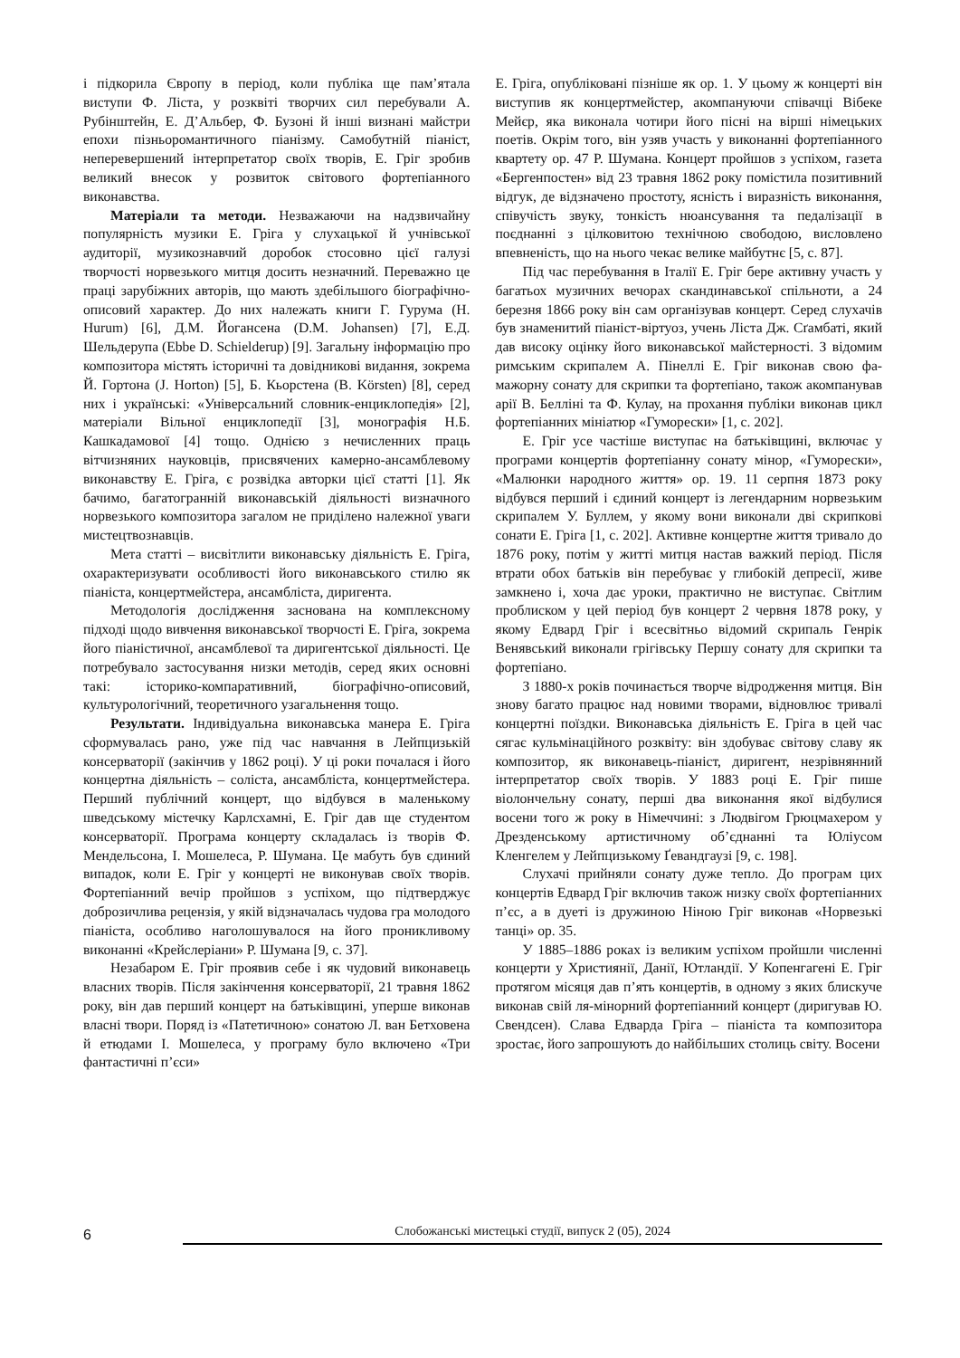і підкорила Європу в період, коли публіка ще пам’ятала виступи Ф. Ліста, у розквіті творчих сил перебували А. Рубінштейн, Е. Д’Альбер, Ф. Бузоні й інші визнані майстри епохи пізньоромантичного піанізму. Самобутній піаніст, неперевершений інтерпретатор своїх творів, Е. Гріг зробив великий внесок у розвиток світового фортепіанного виконавства.
Матеріали та методи. Незважаючи на надзвичайну популярність музики Е. Гріга у слухацької й учнівської аудиторії, музикознавчий доробок стосовно цієї галузі творчості норвезького митця досить незначний. Переважно це праці зарубіжних авторів, що мають здебільшого біографічно-описовий характер. До них належать книги Г. Гурума (H. Hurum) [6], Д.М. Йогансена (D.M. Johansen) [7], Е.Д. Шельдерупа (Ebbe D. Schielderup) [9]. Загальну інформацію про композитора містять історичні та довідникові видання, зокрема Й. Гортона (J. Horton) [5], Б. Кьорстена (B. Körsten) [8], серед них і українські: «Універсальний словник-енциклопедія» [2], матеріали Вільної енциклопедії [3], монографія Н.Б. Кашкадамової [4] тощо. Однією з нечисленних праць вітчизняних науковців, присвячених камерно-ансамблевому виконавству Е. Гріга, є розвідка авторки цієї статті [1]. Як бачимо, багатогранній виконавській діяльності визначного норвезького композитора загалом не приділено належної уваги мистецтвознавців.
Мета статті – висвітлити виконавську діяльність Е. Гріга, охарактеризувати особливості його виконавського стилю як піаніста, концертмейстера, ансамбліста, диригента.
Методологія дослідження заснована на комплексному підході щодо вивчення виконавської творчості Е. Гріга, зокрема його піаністичної, ансамблевої та диригентської діяльності. Це потребувало застосування низки методів, серед яких основні такі: історико-компаративний, біографічно-описовий, культурологічний, теоретичного узагальнення тощо.
Результати. Індивідуальна виконавська манера Е. Гріга сформувалась рано, уже під час навчання в Лейпцизькій консерваторії (закінчив у 1862 році). У ці роки почалася і його концертна діяльність – соліста, ансамбліста, концертмейстера. Перший публічний концерт, що відбувся в маленькому шведському містечку Карлсхамні, Е. Гріг дав ще студентом консерваторії. Програма концерту складалась із творів Ф. Мендельсона, І. Мошелеса, Р. Шумана. Це мабуть був єдиний випадок, коли Е. Гріг у концерті не виконував своїх творів. Фортепіанний вечір пройшов з успіхом, що підтверджує доброзичлива рецензія, у якій відзначалась чудова гра молодого піаніста, особливо наголошувалося на його проникливому виконанні «Крейслеріани» Р. Шумана [9, с. 37].
Незабаром Е. Гріг проявив себе і як чудовий виконавець власних творів. Після закінчення консерваторії, 21 травня 1862 року, він дав перший концерт на батьківщині, уперше виконав власні твори. Поряд із «Патетичною» сонатою Л. ван Бетховена й етюдами І. Мошелеса, у програму було включено «Три фантастичні п’єси»
Е. Гріга, опубліковані пізніше як ор. 1. У цьому ж концерті він виступив як концертмейстер, акомпануючи співачці Вібеке Мейєр, яка виконала чотири його пісні на вірші німецьких поетів. Окрім того, він узяв участь у виконанні фортепіанного квартету ор. 47 Р. Шумана. Концерт пройшов з успіхом, газета «Бергенпостен» від 23 травня 1862 року помістила позитивний відгук, де відзначено простоту, ясність і виразність виконання, співучість звуку, тонкість нюансування та педалізації в поєднанні з цілковитою технічною свободою, висловлено впевненість, що на нього чекає велике майбутнє [5, с. 87].
Під час перебування в Італії Е. Гріг бере активну участь у багатьох музичних вечорах скандинавської спільноти, а 24 березня 1866 року він сам організував концерт. Серед слухачів був знаменитий піаніст-віртуоз, учень Ліста Дж. Сґамбаті, який дав високу оцінку його виконавської майстерності. З відомим римським скрипалем А. Пінеллі Е. Гріг виконав свою фа-мажорну сонату для скрипки та фортепіано, також акомпанував арії В. Белліні та Ф. Кулау, на прохання публіки виконав цикл фортепіанних мініатюр «Гуморески» [1, с. 202].
Е. Гріг усе частіше виступає на батьківщині, включає у програми концертів фортепіанну сонату мінор, «Гуморески», «Малюнки народного життя» ор. 19. 11 серпня 1873 року відбувся перший і єдиний концерт із легендарним норвезьким скрипалем У. Буллем, у якому вони виконали дві скрипкові сонати Е. Гріга [1, с. 202]. Активне концертне життя тривало до 1876 року, потім у житті митця настав важкий період. Після втрати обох батьків він перебуває у глибокій депресії, живе замкнено і, хоча дає уроки, практично не виступає. Світлим проблиском у цей період був концерт 2 червня 1878 року, у якому Едвард Гріг і всесвітньо відомий скрипаль Генрік Венявський виконали грігівську Першу сонату для скрипки та фортепіано.
З 1880-х років починається творче відродження митця. Він знову багато працює над новими творами, відновлює тривалі концертні поїздки. Виконавська діяльність Е. Гріга в цей час сягає кульмінаційного розквіту: він здобуває світову славу як композитор, як виконавець-піаніст, диригент, незрівнянний інтерпретатор своїх творів. У 1883 році Е. Гріг пише віолончельну сонату, перші два виконання якої відбулися восени того ж року в Німеччині: з Людвігом Грюцмахером у Дрезденському артистичному об’єднанні та Юліусом Кленгелем у Лейпцизькому Ґевандгаузі [9, с. 198].
Слухачі прийняли сонату дуже тепло. До програм цих концертів Едвард Гріг включив також низку своїх фортепіанних п’єс, а в дуеті із дружиною Ніною Гріг виконав «Норвезькі танці» ор. 35.
У 1885–1886 роках із великим успіхом пройшли численні концерти у Християнії, Данії, Ютландії. У Копенгагені Е. Гріг протягом місяця дав п’ять концертів, в одному з яких блискуче виконав свій ля-мінорний фортепіанний концерт (диригував Ю. Свендсен). Слава Едварда Гріга – піаніста та композитора зростає, його запрошують до найбільших столиць світу. Восени
6 Слобожанські мистецькі студії, випуск 2 (05), 2024